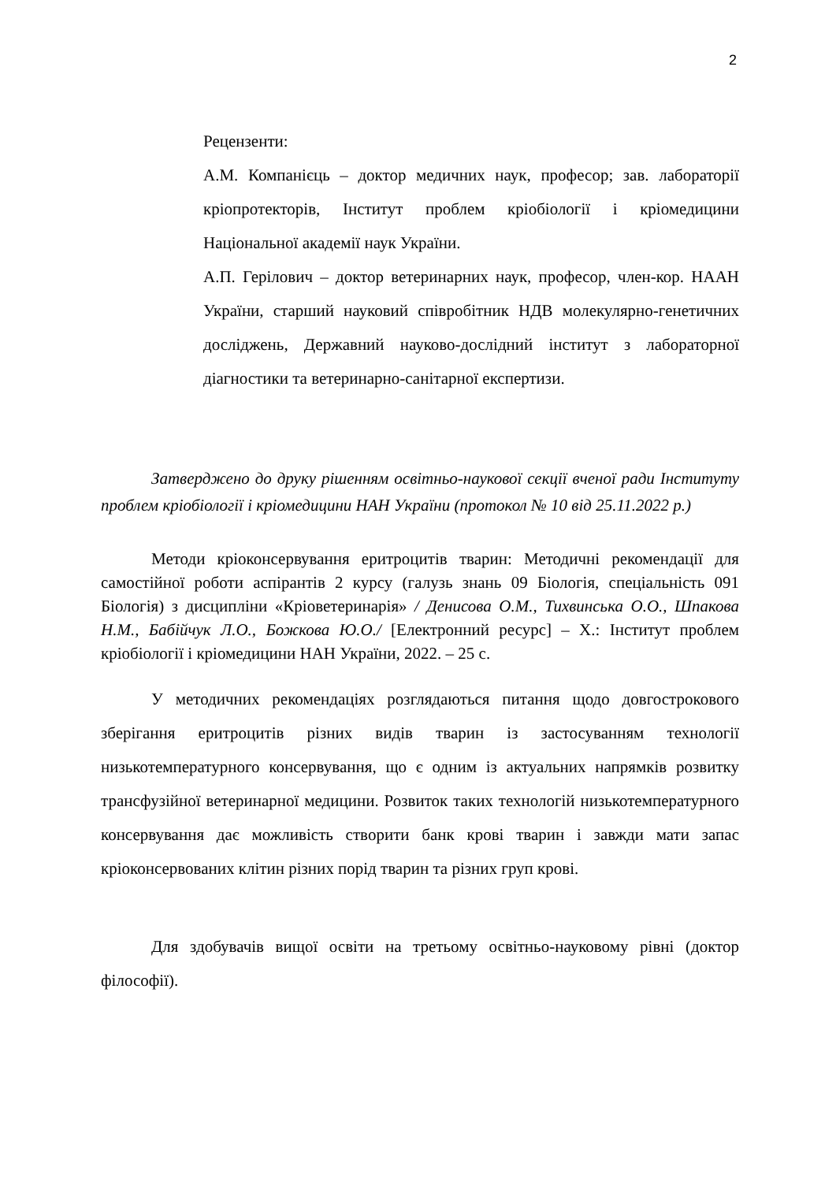2
Рецензенти:
А.М. Компанієць – доктор медичних наук, професор; зав. лабораторії кріопротекторів, Інститут проблем кріобіології і кріомедицини Національної академії наук України.
А.П. Герілович – доктор ветеринарних наук, професор, член-кор. НААН України, старший науковий співробітник НДВ молекулярно-генетичних досліджень, Державний науково-дослідний інститут з лабораторної діагностики та ветеринарно-санітарної експертизи.
Затверджено до друку рішенням освітньо-наукової секції вченої ради Інституту проблем кріобіології і кріомедицини НАН України (протокол № 10 від 25.11.2022 р.)
Методи кріоконсервування еритроцитів тварин: Методичні рекомендації для самостійної роботи аспірантів 2 курсу (галузь знань 09 Біологія, спеціальність 091 Біологія) з дисципліни «Кріоветеринарія» / Денисова О.М., Тихвинська О.О., Шпакова Н.М., Бабійчук Л.О., Божкова Ю.О./ [Електронний ресурс] – Х.: Інститут проблем кріобіології і кріомедицини НАН України, 2022. – 25 с.
У методичних рекомендаціях розглядаються питання щодо довгострокового зберігання еритроцитів різних видів тварин із застосуванням технології низькотемпературного консервування, що є одним із актуальних напрямків розвитку трансфузійної ветеринарної медицини. Розвиток таких технологій низькотемпературного консервування дає можливість створити банк крові тварин і завжди мати запас кріоконсервованих клітин різних порід тварин та різних груп крові.
Для здобувачів вищої освіти на третьому освітньо-науковому рівні (доктор філософії).